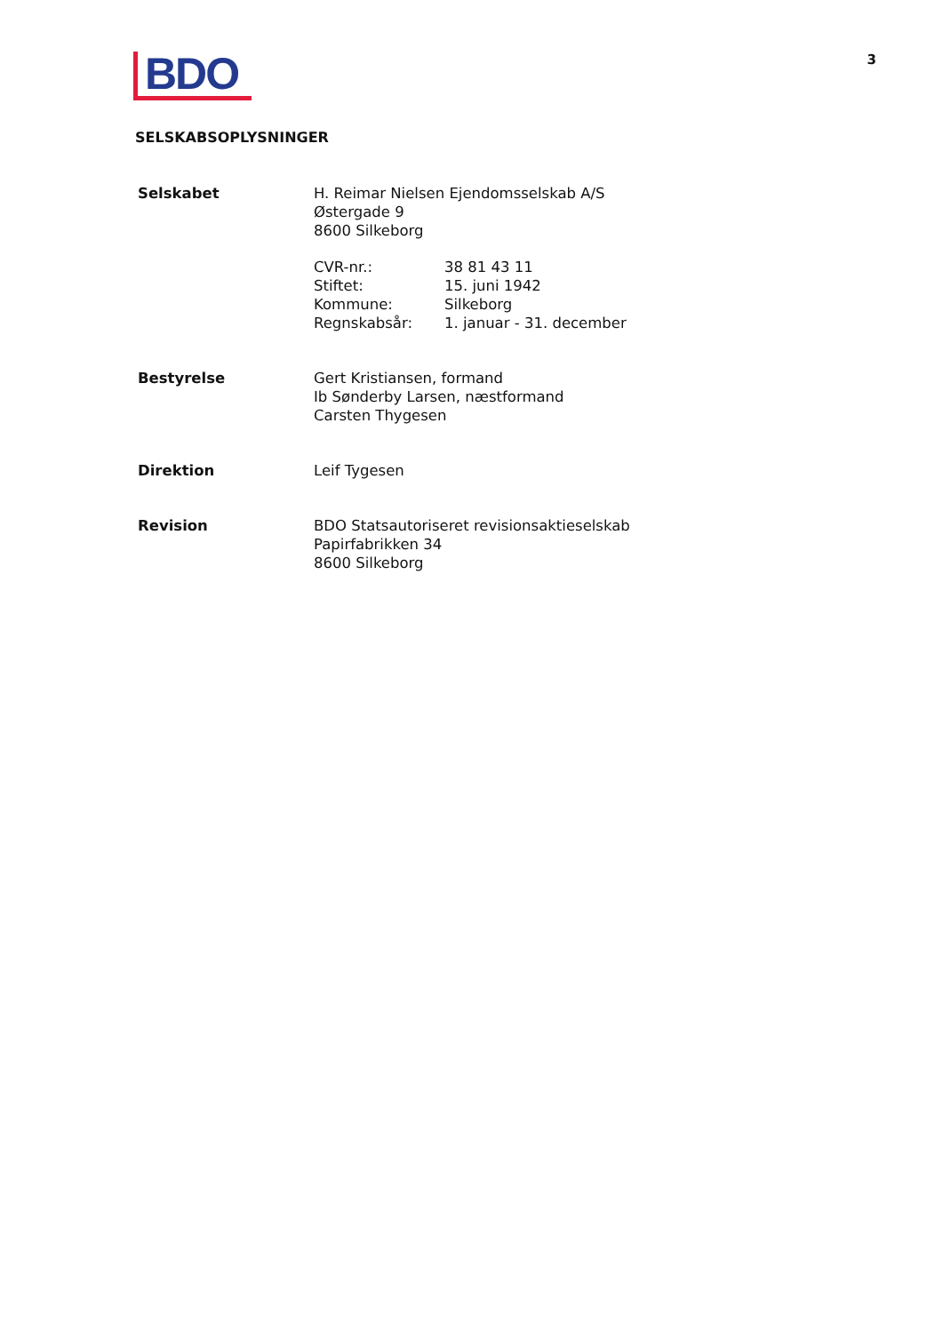BDO
3
SELSKABSOPLYSNINGER
Selskabet H. Reimar Nielsen Ejendomsselskab A/S
Østergade 9
8600 Silkeborg
CVR-nr.:
Stiftet:
Kommune:
Regnskabsår:
38 81 43 11
15. juni 1942
Silkeborg
1. januar - 31. december
Bestyrelse Gert Kristiansen, formand
Ib Sønderby Larsen, næstformand
Carsten Thygesen
Direktion Leif Tygesen
Revision BDO Statsautoriseret revisionsaktieselskab
Papirfabrikken 34
8600 Silkeborg